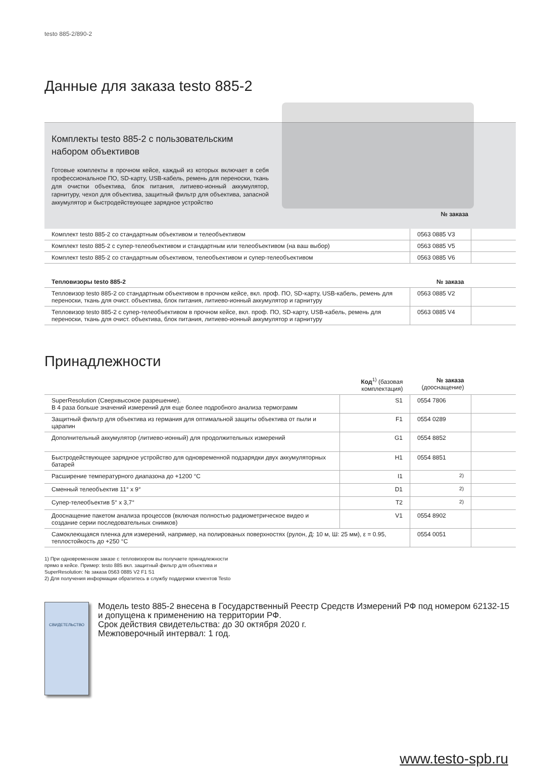testo 885-2/890-2
Данные для заказа testo 885-2
Комплекты testo 885-2 с пользовательским
набором объективов
Готовые комплекты в прочном кейсе, каждый из которых включает в себя профессиональное ПО, SD-карту, USB-кабель, ремень для переноски, ткань для очистки объектива, блок питания, литиево-ионный аккумулятор, гарнитуру, чехол для объектива, защитный фильтр для объектива, запасной аккумулятор и быстродействующее зарядное устройство
№ заказа
| Комплект testo 885-2 со стандартным объективом и телеобъективом | 0563 0885 V3 | |
| Комплект testo 885-2 с супер-телеобъективом и стандартным или телеобъективом (на ваш выбор) | 0563 0885 V5 | |
| Комплект testo 885-2 со стандартным объективом, телеобъективом и супер-телеобъективом | 0563 0885 V6 | |
| Тепловизоры testo 885-2 | № заказа | |
| --- | --- | --- |
| Тепловизор testo 885-2 со стандартным объективом в прочном кейсе, вкл. проф. ПО, SD-карту, USB-кабель, ремень для переноски, ткань для очист. объектива, блок питания, литиево-ионный аккумулятор и гарнитуру | 0563 0885 V2 | |
| Тепловизор testo 885-2 с супер-телеобъективом в прочном кейсе, вкл. проф. ПО, SD-карту, USB-кабель, ремень для переноски, ткань для очист. объектива, блок питания, литиево-ионный аккумулятор и гарнитуру | 0563 0885 V4 | |
Принадлежности
| | Код<sup>1)</sup> (базовая комплектация) | № заказа (дооснащение) | |
| --- | --- | --- | --- |
| SuperResolution (Сверхвысокое разрешение). В 4 раза больше значений измерений для еще более подробного анализа термограмм | S1 | 0554 7806 | |
| Защитный фильтр для объектива из германия для оптимальной защиты объектива от пыли и царапин | F1 | 0554 0289 | |
| Дополнительный аккумулятор (литиево-ионный) для продолжительных измерений | G1 | 0554 8852 | |
| Быстродействующее зарядное устройство для одновременной подзарядки двух аккумуляторных батарей | H1 | 0554 8851 | |
| Расширение температурного диапазона до +1200 °C | I1 | <sup>2)</sup> | |
| Сменный телеобъектив 11° x 9° | D1 | <sup>2)</sup> | |
| Супер-телеобъектив 5° x 3,7° | T2 | <sup>2)</sup> | |
| Дооснащение пакетом анализа процессов (включая полностью радиометрическое видео и создание серии последовательных снимков) | V1 | 0554 8902 | |
| Самоклеющаяся пленка для измерений, например, на полированых поверхностях (рулон, Д: 10 м, Ш: 25 мм), ε = 0.95, теплостойкость до +250 °C | | 0554 0051 | |
1) При одновременном заказе с тепловизором вы получаете принадлежности
прямо в кейсе. Пример: testo 885 вкл. защитный фильтр для объектива и
SuperResolution: № заказа 0563 0885 V2 F1 S1
2) Для получения информации обратитесь в службу поддержки клиентов Testo
СВИДЕТЕЛЬСТВО
Модель testo 885-2 внесена в Государственный Реестр Средств Измерений РФ под номером 62132-15 и допущена к применению на территории РФ.
Срок действия свидетельства: до 30 октября 2020 г.
Межповерочный интервал: 1 год.
www.testo-spb.ru